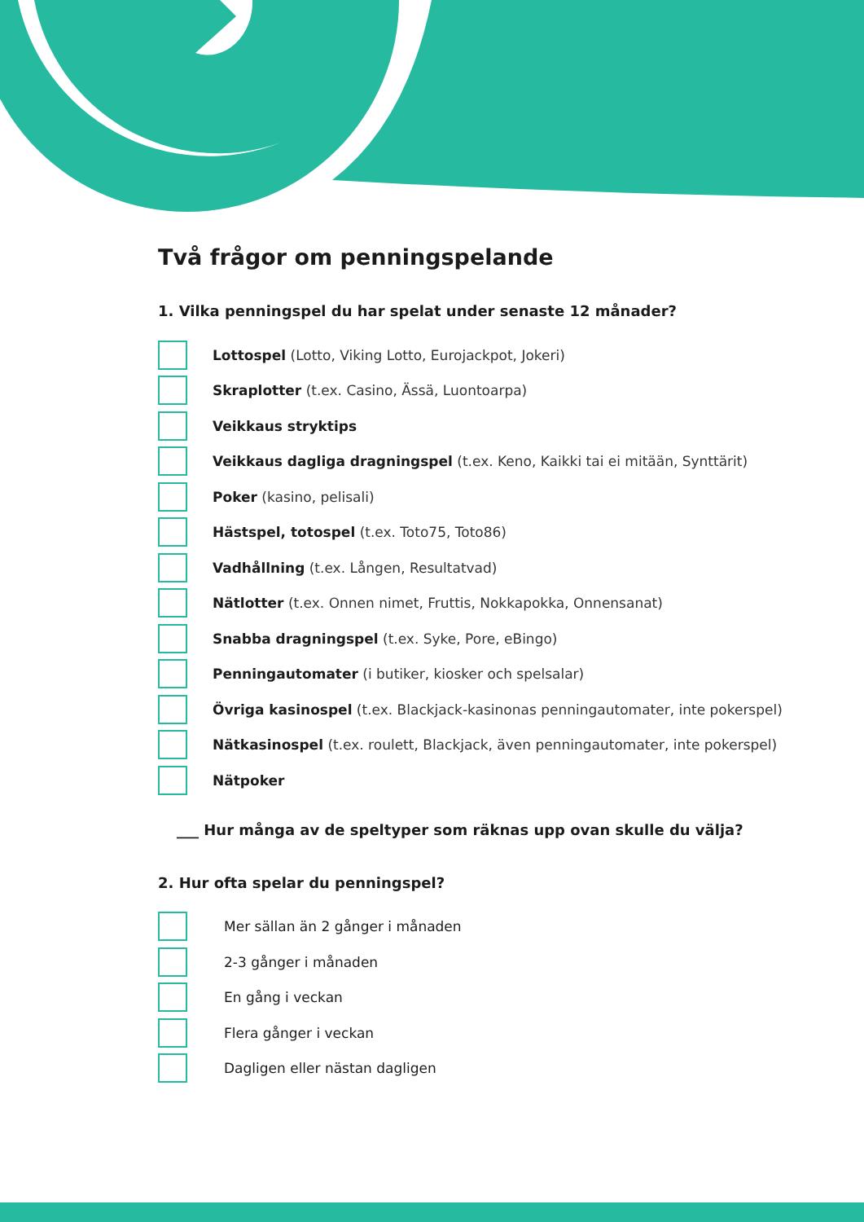Två frågor om penningspelande
1. Vilka penningspel du har spelat under senaste 12 månader?
Lottospel (Lotto, Viking Lotto, Eurojackpot, Jokeri)
Skraplotter (t.ex. Casino, Ässä, Luontoarpa)
Veikkaus stryktips
Veikkaus dagliga dragningspel (t.ex. Keno, Kaikki tai ei mitään, Synttärit)
Poker (kasino, pelisali)
Hästspel, totospel (t.ex. Toto75, Toto86)
Vadhållning (t.ex. Lången, Resultatvad)
Nätlotter (t.ex. Onnen nimet, Fruttis, Nokkapokka, Onnensanat)
Snabba dragningspel (t.ex. Syke, Pore, eBingo)
Penningautomater (i butiker, kiosker och spelsalar)
Övriga kasinospel (t.ex. Blackjack-kasinonas penningautomater, inte pokerspel)
Nätkasinospel (t.ex. roulett, Blackjack, även penningautomater, inte pokerspel)
Nätpoker
___ Hur många av de speltyper som räknas upp ovan skulle du välja?
2. Hur ofta spelar du penningspel?
Mer sällan än 2 gånger i månaden
2-3 gånger i månaden
En gång i veckan
Flera gånger i veckan
Dagligen eller nästan dagligen